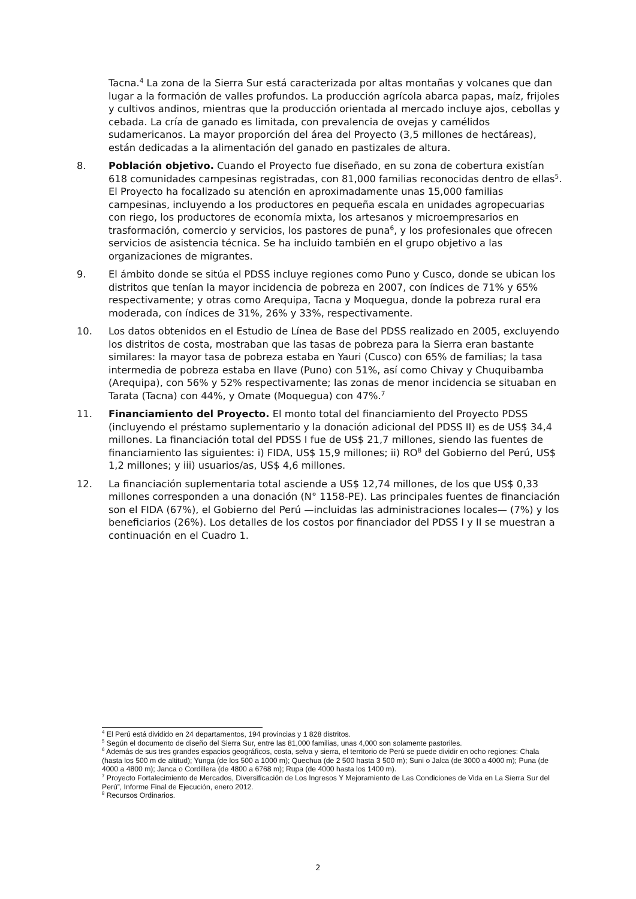Tacna.<sup>4</sup> La zona de la Sierra Sur está caracterizada por altas montañas y volcanes que dan lugar a la formación de valles profundos. La producción agrícola abarca papas, maíz, frijoles y cultivos andinos, mientras que la producción orientada al mercado incluye ajos, cebollas y cebada. La cría de ganado es limitada, con prevalencia de ovejas y camélidos sudamericanos. La mayor proporción del área del Proyecto (3,5 millones de hectáreas), están dedicadas a la alimentación del ganado en pastizales de altura.
8. Población objetivo. Cuando el Proyecto fue diseñado, en su zona de cobertura existían 618 comunidades campesinas registradas, con 81,000 familias reconocidas dentro de ellas<sup>5</sup>. El Proyecto ha focalizado su atención en aproximadamente unas 15,000 familias campesinas, incluyendo a los productores en pequeña escala en unidades agropecuarias con riego, los productores de economía mixta, los artesanos y microempresarios en trasformación, comercio y servicios, los pastores de puna<sup>6</sup>, y los profesionales que ofrecen servicios de asistencia técnica. Se ha incluido también en el grupo objetivo a las organizaciones de migrantes.
9. El ámbito donde se sitúa el PDSS incluye regiones como Puno y Cusco, donde se ubican los distritos que tenían la mayor incidencia de pobreza en 2007, con índices de 71% y 65% respectivamente; y otras como Arequipa, Tacna y Moquegua, donde la pobreza rural era moderada, con índices de 31%, 26% y 33%, respectivamente.
10. Los datos obtenidos en el Estudio de Línea de Base del PDSS realizado en 2005, excluyendo los distritos de costa, mostraban que las tasas de pobreza para la Sierra eran bastante similares: la mayor tasa de pobreza estaba en Yauri (Cusco) con 65% de familias; la tasa intermedia de pobreza estaba en Ilave (Puno) con 51%, así como Chivay y Chuquibamba (Arequipa), con 56% y 52% respectivamente; las zonas de menor incidencia se situaban en Tarata (Tacna) con 44%, y Omate (Moquegua) con 47%.<sup>7</sup>
11. Financiamiento del Proyecto. El monto total del financiamiento del Proyecto PDSS (incluyendo el préstamo suplementario y la donación adicional del PDSS II) es de US$ 34,4 millones. La financiación total del PDSS I fue de US$ 21,7 millones, siendo las fuentes de financiamiento las siguientes: i) FIDA, US$ 15,9 millones; ii) RO<sup>8</sup> del Gobierno del Perú, US$ 1,2 millones; y iii) usuarios/as, US$ 4,6 millones.
12. La financiación suplementaria total asciende a US$ 12,74 millones, de los que US$ 0,33 millones corresponden a una donación (N° 1158-PE). Las principales fuentes de financiación son el FIDA (67%), el Gobierno del Perú —incluidas las administraciones locales— (7%) y los beneficiarios (26%). Los detalles de los costos por financiador del PDSS I y II se muestran a continuación en el Cuadro 1.
<sup>4</sup> El Perú está dividido en 24 departamentos, 194 provincias y 1 828 distritos.
<sup>5</sup> Según el documento de diseño del Sierra Sur, entre las 81,000 familias, unas 4,000 son solamente pastoriles.
<sup>6</sup> Además de sus tres grandes espacios geográficos, costa, selva y sierra, el territorio de Perú se puede dividir en ocho regiones: Chala (hasta los 500 m de altitud); Yunga (de los 500 a 1000 m); Quechua (de 2 500 hasta 3 500 m); Suni o Jalca (de 3000 a 4000 m); Puna (de 4000 a 4800 m); Janca o Cordillera (de 4800 a 6768 m); Rupa (de 4000 hasta los 1400 m).
<sup>7</sup> Proyecto Fortalecimiento de Mercados, Diversificación de Los Ingresos Y Mejoramiento de Las Condiciones de Vida en La Sierra Sur del Perú”, Informe Final de Ejecución, enero 2012.
<sup>8</sup> Recursos Ordinarios.
2